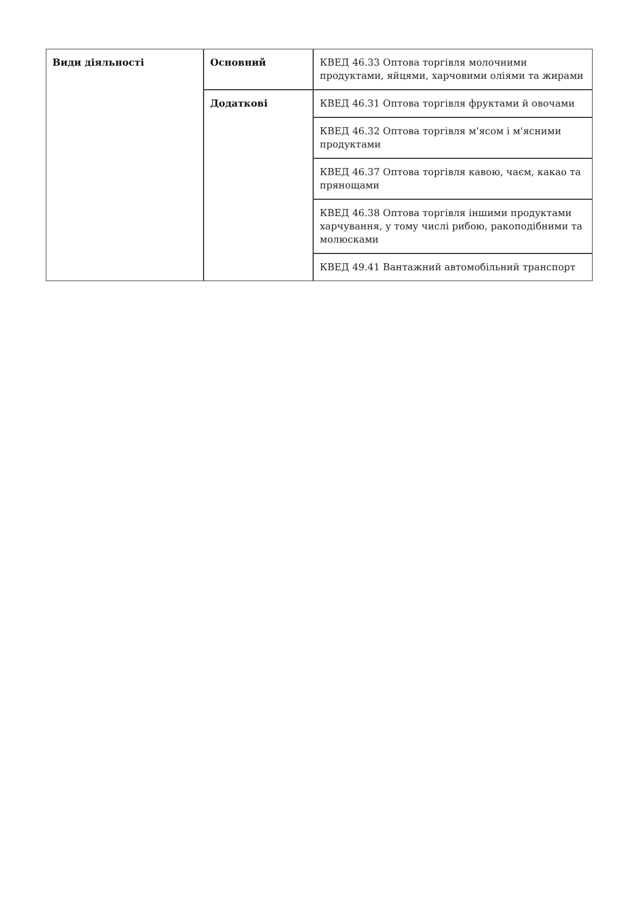| Види діяльності | Основний | КВЕД 46.33 Оптова торгівля молочними продуктами, яйцями, харчовими оліями та жирами |
| | Додаткові | КВЕД 46.31 Оптова торгівля фруктами й овочами |
| | | КВЕД 46.32 Оптова торгівля м'ясом і м'ясними продуктами |
| | | КВЕД 46.37 Оптова торгівля кавою, чаєм, какао та прянощами |
| | | КВЕД 46.38 Оптова торгівля іншими продуктами харчування, у тому числі рибою, ракоподібними та молюсками |
| | | КВЕД 49.41 Вантажний автомобільний транспорт |